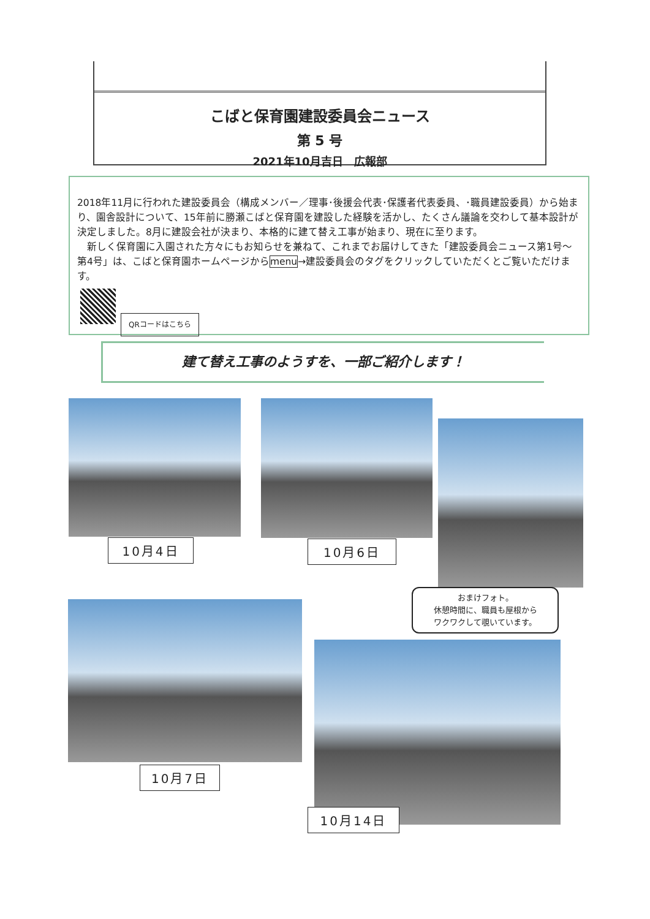こばと保育園建設委員会ニュース
第 5 号
2021年10月吉日　広報部
2018年11月に行われた建設委員会（構成メンバー／理事･後援会代表･保護者代表委員、･職員建設委員）から始まり、園舎設計について、15年前に勝瀬こばと保育園を建設した経験を活かし、たくさん議論を交わして基本設計が決定しました。8月に建設会社が決まり、本格的に建て替え工事が始まり、現在に至ります。
　新しく保育園に入園された方々にもお知らせを兼ねて、これまでお届けしてきた「建設委員会ニュース第1号～第4号」は、こばと保育園ホームページからmenu→建設委員会のタグをクリックしていただくとご覧いただけます。
QRコードはこちら
建て替え工事のようすを、一部ご紹介します！
10月4日 10月6日
おまけフォト。
休憩時間に、職員も屋根から
ワクワクして覗いています。
10月7日
10月14日